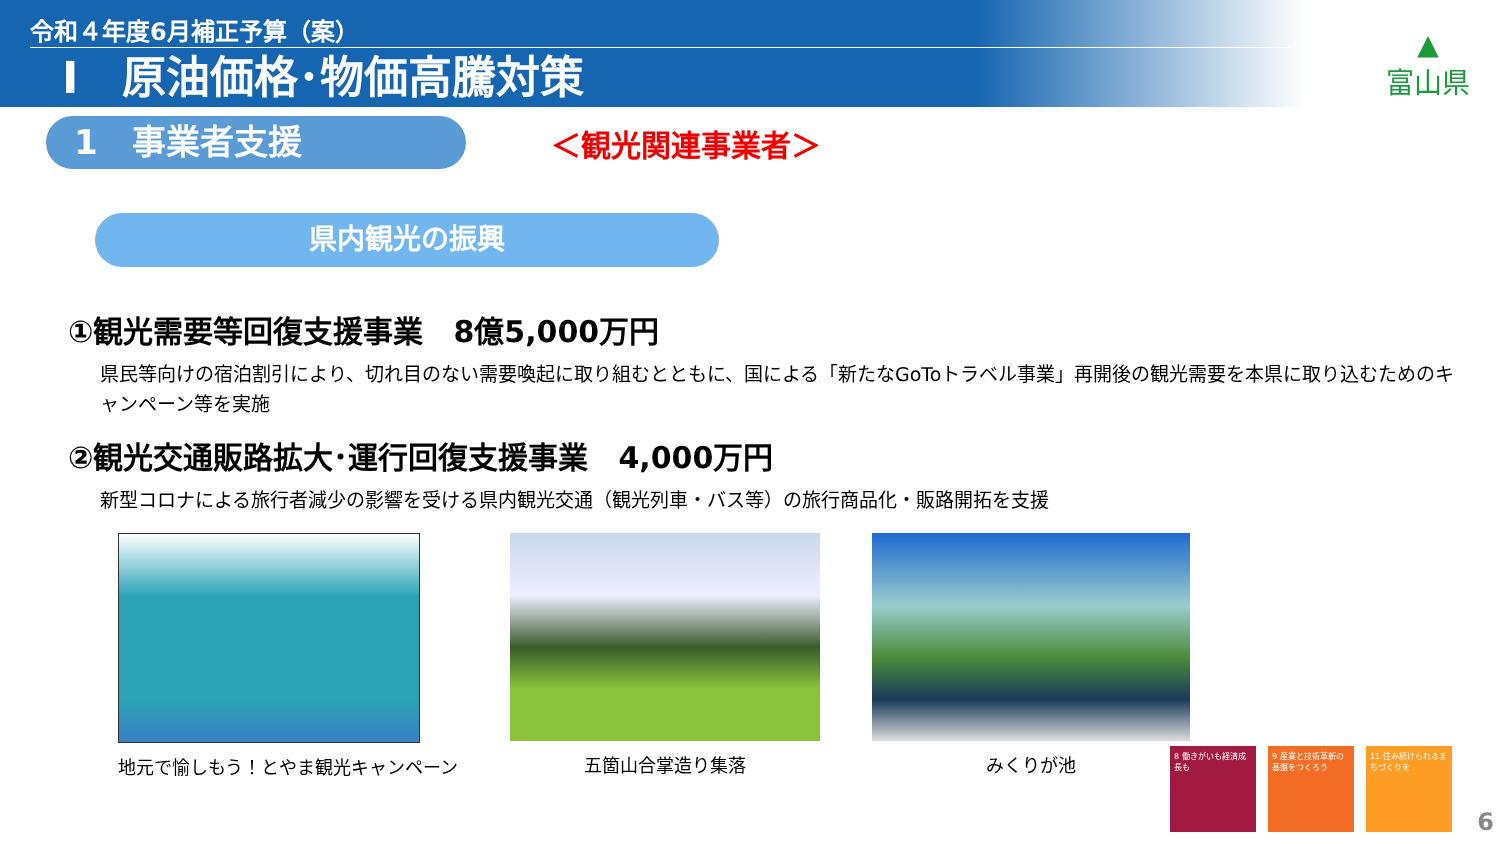令和４年度6月補正予算（案）
Ⅰ　原油価格･物価高騰対策
▲
富山県
1　事業者支援
＜観光関連事業者＞
県内観光の振興
①観光需要等回復支援事業　8億5,000万円
県民等向けの宿泊割引により、切れ目のない需要喚起に取り組むとともに、国による「新たなGoToトラベル事業」再開後の観光需要を本県に取り込むためのキャンペーン等を実施
②観光交通販路拡大･運行回復支援事業　4,000万円
新型コロナによる旅行者減少の影響を受ける県内観光交通（観光列車・バス等）の旅行商品化・販路開拓を支援
地元で愉しもう！とやま観光キャンペーン
五箇山合掌造り集落 みくりが池
8 働きがいも経済成長も
9 産業と技術革新の基盤をつくろう
11 住み続けられるまちづくりを
6